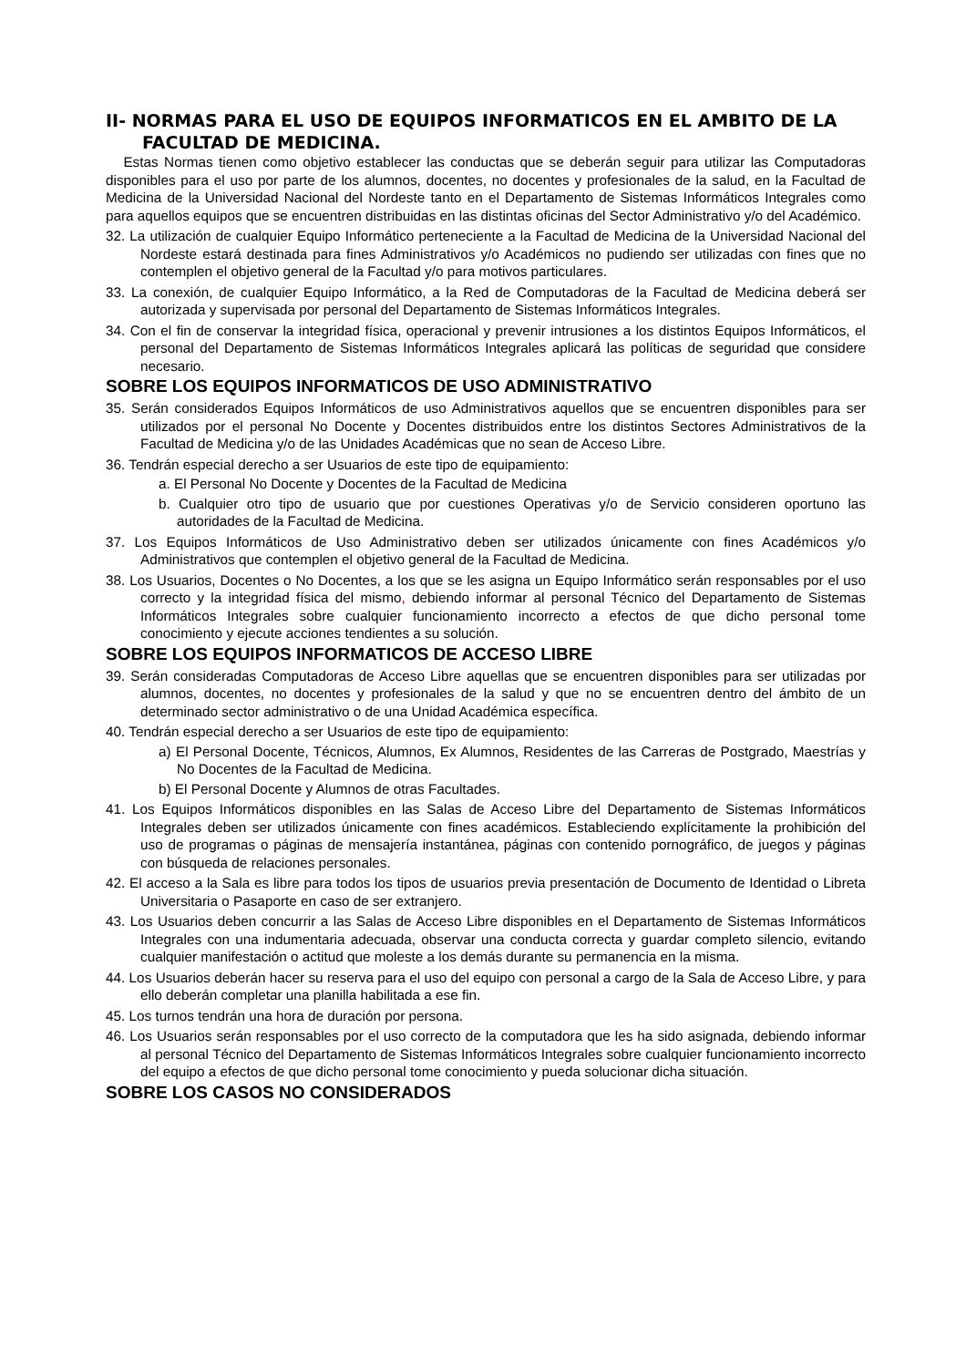II- NORMAS PARA EL USO DE EQUIPOS INFORMATICOS EN EL AMBITO DE LA FACULTAD DE MEDICINA.
Estas Normas tienen como objetivo establecer las conductas que se deberán seguir para utilizar las Computadoras disponibles para el uso por parte de los alumnos, docentes, no docentes y profesionales de la salud, en la Facultad de Medicina de la Universidad Nacional del Nordeste tanto en el Departamento de Sistemas Informáticos Integrales como para aquellos equipos que se encuentren distribuidas en las distintas oficinas del Sector Administrativo y/o del Académico.
32. La utilización de cualquier Equipo Informático perteneciente a la Facultad de Medicina de la Universidad Nacional del Nordeste estará destinada para fines Administrativos y/o Académicos no pudiendo ser utilizadas con fines que no contemplen el objetivo general de la Facultad y/o para motivos particulares.
33. La conexión, de cualquier Equipo Informático, a la Red de Computadoras de la Facultad de Medicina deberá ser autorizada y supervisada por personal del Departamento de Sistemas Informáticos Integrales.
34. Con el fin de conservar la integridad física, operacional y prevenir intrusiones a los distintos Equipos Informáticos, el personal del Departamento de Sistemas Informáticos Integrales aplicará las políticas de seguridad que considere necesario.
SOBRE LOS EQUIPOS INFORMATICOS DE USO ADMINISTRATIVO
35. Serán considerados Equipos Informáticos de uso Administrativos aquellos que se encuentren disponibles para ser utilizados por el personal No Docente y Docentes distribuidos entre los distintos Sectores Administrativos de la Facultad de Medicina y/o de las Unidades Académicas que no sean de Acceso Libre.
36. Tendrán especial derecho a ser Usuarios de este tipo de equipamiento:
a. El Personal No Docente y Docentes de la Facultad de Medicina
b. Cualquier otro tipo de usuario que por cuestiones Operativas y/o de Servicio consideren oportuno las autoridades de la Facultad de Medicina.
37. Los Equipos Informáticos de Uso Administrativo deben ser utilizados únicamente con fines Académicos y/o Administrativos que contemplen el objetivo general de la Facultad de Medicina.
38. Los Usuarios, Docentes o No Docentes, a los que se les asigna un Equipo Informático serán responsables por el uso correcto y la integridad física del mismo, debiendo informar al personal Técnico del Departamento de Sistemas Informáticos Integrales sobre cualquier funcionamiento incorrecto a efectos de que dicho personal tome conocimiento y ejecute acciones tendientes a su solución.
SOBRE LOS EQUIPOS INFORMATICOS DE ACCESO LIBRE
39. Serán consideradas Computadoras de Acceso Libre aquellas que se encuentren disponibles para ser utilizadas por alumnos, docentes, no docentes y profesionales de la salud y que no se encuentren dentro del ámbito de un determinado sector administrativo o de una Unidad Académica específica.
40. Tendrán especial derecho a ser Usuarios de este tipo de equipamiento:
a) El Personal Docente, Técnicos, Alumnos, Ex Alumnos, Residentes de las Carreras de Postgrado, Maestrías y No Docentes de la Facultad de Medicina.
b) El Personal Docente y Alumnos de otras Facultades.
41. Los Equipos Informáticos disponibles en las Salas de Acceso Libre del Departamento de Sistemas Informáticos Integrales deben ser utilizados únicamente con fines académicos. Estableciendo explícitamente la prohibición del uso de programas o páginas de mensajería instantánea, páginas con contenido pornográfico, de juegos y páginas con búsqueda de relaciones personales.
42. El acceso a la Sala es libre para todos los tipos de usuarios previa presentación de Documento de Identidad o Libreta Universitaria o Pasaporte en caso de ser extranjero.
43. Los Usuarios deben concurrir a las Salas de Acceso Libre disponibles en el Departamento de Sistemas Informáticos Integrales con una indumentaria adecuada, observar una conducta correcta y guardar completo silencio, evitando cualquier manifestación o actitud que moleste a los demás durante su permanencia en la misma.
44. Los Usuarios deberán hacer su reserva para el uso del equipo con personal a cargo de la Sala de Acceso Libre, y para ello deberán completar una planilla habilitada a ese fin.
45. Los turnos tendrán una hora de duración por persona.
46. Los Usuarios serán responsables por el uso correcto de la computadora que les ha sido asignada, debiendo informar al personal Técnico del Departamento de Sistemas Informáticos Integrales sobre cualquier funcionamiento incorrecto del equipo a efectos de que dicho personal tome conocimiento y pueda solucionar dicha situación.
SOBRE LOS CASOS NO CONSIDERADOS